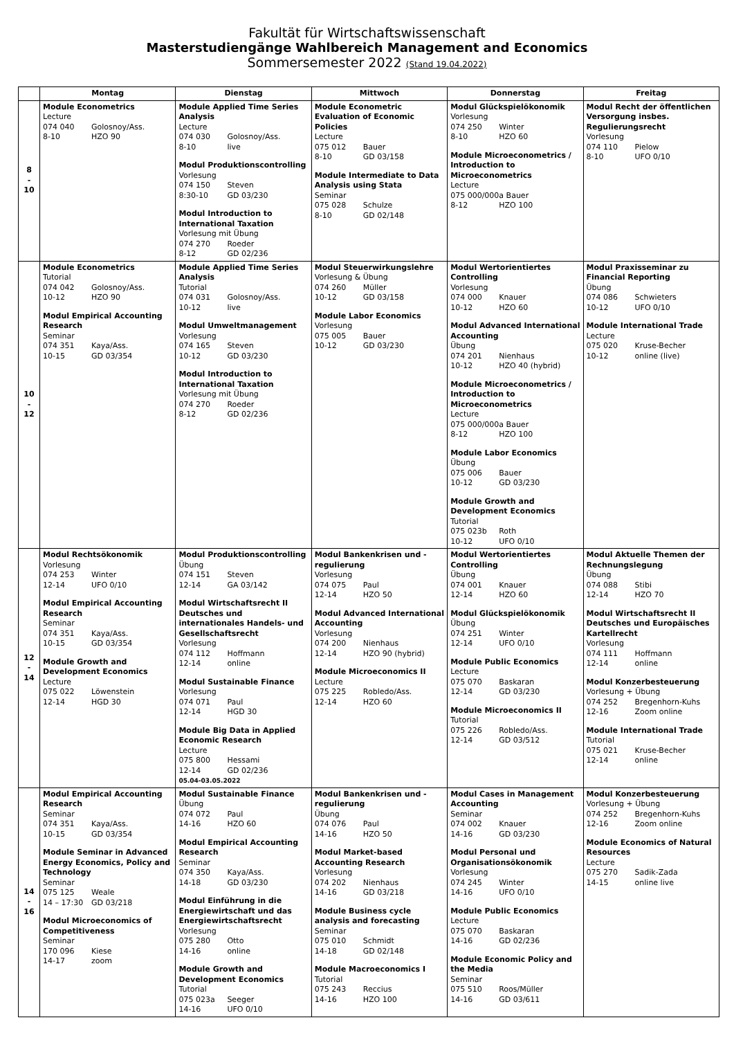Fakultät für Wirtschaftswissenschaft
Masterstudiengänge Wahlbereich Management and Economics
Sommersemester 2022 (Stand 19.04.2022)
| | Montag | Dienstag | Mittwoch | Donnerstag | Freitag |
| --- | --- | --- | --- | --- | --- |
| 8 - 10 | Module Econometrics Lecture 074 040 Golosnoy/Ass. 8-10 HZO 90 | Module Applied Time Series Analysis Lecture 074 030 Golosnoy/Ass. 8-10 live Modul Produktionscontrolling Vorlesung 074 150 Steven 8:30-10 GD 03/230 Modul Introduction to International Taxation Vorlesung mit Übung 074 270 Roeder 8-12 GD 02/236 | Module Econometric Evaluation of Economic Policies Lecture 075 012 Bauer 8-10 GD 03/158 Module Intermediate to Data Analysis using Stata Seminar 075 028 Schulze 8-10 GD 02/148 | Modul Glückspielökonomik Vorlesung 074 250 Winter 8-10 HZO 60 Module Microeconometrics / Introduction to Microeconometrics Lecture 075 000/000a Bauer 8-12 HZO 100 | Modul Recht der öffentlichen Versorgung insbes. Regulierungsrecht Vorlesung 074 110 Pielow 8-10 UFO 0/10 |
| 10 - 12 | Module Econometrics Tutorial 074 042 Golosnoy/Ass. 10-12 HZO 90 Modul Empirical Accounting Research Seminar 074 351 Kaya/Ass. 10-15 GD 03/354 | Module Applied Time Series Analysis Tutorial 074 031 Golosnoy/Ass. 10-12 live Modul Umweltmanagement Vorlesung 074 165 Steven 10-12 GD 03/230 Modul Introduction to International Taxation Vorlesung mit Übung 074 270 Roeder 8-12 GD 02/236 | Modul Steuerwirkungslehre Vorlesung & Übung 074 260 Müller 10-12 GD 03/158 Module Labor Economics Vorlesung 075 005 Bauer 10-12 GD 03/230 | Modul Wertorientiertes Controlling Vorlesung 074 000 Knauer 10-12 HZO 60 Modul Advanced International Accounting Übung 074 201 Nienhaus 10-12 HZO 40 (hybrid) Module Microeconometrics / Introduction to Microeconometrics Lecture 075 000/000a Bauer 8-12 HZO 100 Module Labor Economics Übung 075 006 Bauer 10-12 GD 03/230 Module Growth and Development Economics Tutorial 075 023b Roth 10-12 UFO 0/10 | Modul Praxisseminar zu Financial Reporting Übung 074 086 Schwieters 10-12 UFO 0/10 Module International Trade Lecture 075 020 Kruse-Becher 10-12 online (live) |
| 12 - 14 | Modul Rechtsökonomik Vorlesung 074 253 Winter 12-14 UFO 0/10 Modul Empirical Accounting Research Seminar 074 351 Kaya/Ass. 10-15 GD 03/354 Module Growth and Development Economics Lecture 075 022 Löwenstein 12-14 HGD 30 | Modul Produktionscontrolling Übung 074 151 Steven 12-14 GA 03/142 Modul Wirtschaftsrecht II Deutsches und internationales Handels- und Gesellschaftsrecht Vorlesung 074 112 Hoffmann 12-14 online Modul Sustainable Finance Vorlesung 074 071 Paul 12-14 HGD 30 Module Big Data in Applied Economic Research Lecture 075 800 Hessami 12-14 GD 02/236 05.04-03.05.2022 | Modul Bankenkrisen und -regulierung Vorlesung 074 075 Paul 12-14 HZO 50 Modul Advanced International Accounting Vorlesung 074 200 Nienhaus 12-14 HZO 90 (hybrid) Module Microeconomics II Lecture 075 225 Robledo/Ass. 12-14 HZO 60 | Modul Wertorientiertes Controlling Übung 074 001 Knauer 12-14 HZO 60 Modul Glückspielökonomik Übung 074 251 Winter 12-14 UFO 0/10 Module Public Economics Lecture 075 070 Baskaran 12-14 GD 03/230 Module Microeconomics II Tutorial 075 226 Robledo/Ass. 12-14 GD 03/512 | Modul Aktuelle Themen der Rechnungslegung Übung 074 088 Stibi 12-14 HZO 70 Modul Wirtschaftsrecht II Deutsches und Europäisches Kartellrecht Vorlesung 074 111 Hoffmann 12-14 online Modul Konzerbesteuerung Vorlesung + Übung 074 252 Bregenhorn-Kuhs 12-16 Zoom online Module International Trade Tutorial 075 021 Kruse-Becher 12-14 online |
| 14 - 16 | Modul Empirical Accounting Research Seminar 074 351 Kaya/Ass. 10-15 GD 03/354 Module Seminar in Advanced Energy Economics, Policy and Technology Seminar 075 125 Weale 14 – 17:30 GD 03/218 Modul Microeconomics of Competitiveness Seminar 170 096 Kiese 14-17 zoom | Modul Sustainable Finance Übung 074 072 Paul 14-16 HZO 60 Modul Empirical Accounting Research Seminar 074 350 Kaya/Ass. 14-18 GD 03/230 Modul Einführung in die Energiewirtschaft und das Energiewirtschaftsrecht Vorlesung 075 280 Otto 14-16 online Module Growth and Development Economics Tutorial 075 023a Seeger 14-16 UFO 0/10 | Modul Bankenkrisen und -regulierung Übung 074 076 Paul 14-16 HZO 50 Modul Market-based Accounting Research Vorlesung 074 202 Nienhaus 14-16 GD 03/218 Module Business cycle analysis and forecasting Seminar 075 010 Schmidt 14-18 GD 02/148 Module Macroeconomics I Tutorial 075 243 Reccius 14-16 HZO 100 | Modul Cases in Management Accounting Seminar 074 002 Knauer 14-16 GD 03/230 Modul Personal und Organisationsökonomik Vorlesung 074 245 Winter 14-16 UFO 0/10 Module Public Economics Lecture 075 070 Baskaran 14-16 GD 02/236 Module Economic Policy and the Media Seminar 075 510 Roos/Müller 14-16 GD 03/611 | Modul Konzerbesteuerung Vorlesung + Übung 074 252 Bregenhorn-Kuhs 12-16 Zoom online Module Economics of Natural Resources Lecture 075 270 Sadik-Zada 14-15 online live |